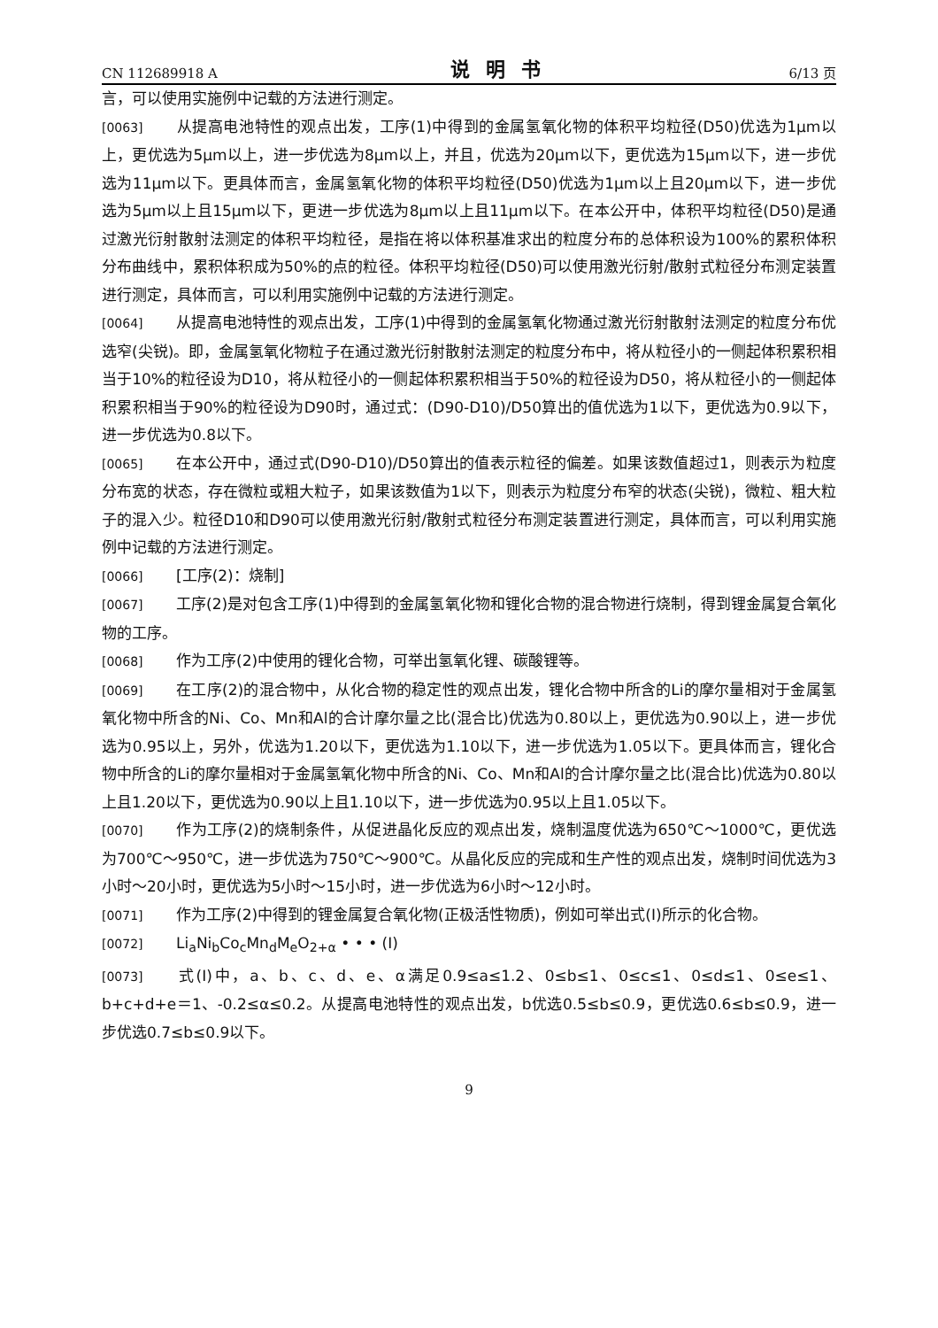CN 112689918 A 说明书 6/13 页
言，可以使用实施例中记载的方法进行测定。
[0063] 从提高电池特性的观点出发，工序(1)中得到的金属氢氧化物的体积平均粒径(D50)优选为1μm以上，更优选为5μm以上，进一步优选为8μm以上，并且，优选为20μm以下，更优选为15μm以下，进一步优选为11μm以下。更具体而言，金属氢氧化物的体积平均粒径(D50)优选为1μm以上且20μm以下，进一步优选为5μm以上且15μm以下，更进一步优选为8μm以上且11μm以下。在本公开中，体积平均粒径(D50)是通过激光衍射散射法测定的体积平均粒径，是指在将以体积基准求出的粒度分布的总体积设为100%的累积体积分布曲线中，累积体积成为50%的点的粒径。体积平均粒径(D50)可以使用激光衍射/散射式粒径分布测定装置进行测定，具体而言，可以利用实施例中记载的方法进行测定。
[0064] 从提高电池特性的观点出发，工序(1)中得到的金属氢氧化物通过激光衍射散射法测定的粒度分布优选窄(尖锐)。即，金属氢氧化物粒子在通过激光衍射散射法测定的粒度分布中，将从粒径小的一侧起体积累积相当于10%的粒径设为D10，将从粒径小的一侧起体积累积相当于50%的粒径设为D50，将从粒径小的一侧起体积累积相当于90%的粒径设为D90时，通过式：(D90-D10)/D50算出的值优选为1以下，更优选为0.9以下，进一步优选为0.8以下。
[0065] 在本公开中，通过式(D90-D10)/D50算出的值表示粒径的偏差。如果该数值超过1，则表示为粒度分布宽的状态，存在微粒或粗大粒子，如果该数值为1以下，则表示为粒度分布窄的状态(尖锐)，微粒、粗大粒子的混入少。粒径D10和D90可以使用激光衍射/散射式粒径分布测定装置进行测定，具体而言，可以利用实施例中记载的方法进行测定。
[0066] [工序(2)：烧制]
[0067] 工序(2)是对包含工序(1)中得到的金属氢氧化物和锂化合物的混合物进行烧制，得到锂金属复合氧化物的工序。
[0068] 作为工序(2)中使用的锂化合物，可举出氢氧化锂、碳酸锂等。
[0069] 在工序(2)的混合物中，从化合物的稳定性的观点出发，锂化合物中所含的Li的摩尔量相对于金属氢氧化物中所含的Ni、Co、Mn和Al的合计摩尔量之比(混合比)优选为0.80以上，更优选为0.90以上，进一步优选为0.95以上，另外，优选为1.20以下，更优选为1.10以下，进一步优选为1.05以下。更具体而言，锂化合物中所含的Li的摩尔量相对于金属氢氧化物中所含的Ni、Co、Mn和Al的合计摩尔量之比(混合比)优选为0.80以上且1.20以下，更优选为0.90以上且1.10以下，进一步优选为0.95以上且1.05以下。
[0070] 作为工序(2)的烧制条件，从促进晶化反应的观点出发，烧制温度优选为650℃～1000℃，更优选为700℃～950℃，进一步优选为750℃～900℃。从晶化反应的完成和生产性的观点出发，烧制时间优选为3小时～20小时，更优选为5小时～15小时，进一步优选为6小时～12小时。
[0071] 作为工序(2)中得到的锂金属复合氧化物(正极活性物质)，例如可举出式(I)所示的化合物。
[0072] Li<sub>a</sub>Ni<sub>b</sub>Co<sub>c</sub>Mn<sub>d</sub>M<sub>e</sub>O<sub>2+α</sub> • • • (I)
[0073] 式(I)中，a、b、c、d、e、α满足0.9≤a≤1.2、0≤b≤1、0≤c≤1、0≤d≤1、0≤e≤1、b+c+d+e＝1、-0.2≤α≤0.2。从提高电池特性的观点出发，b优选0.5≤b≤0.9，更优选0.6≤b≤0.9，进一步优选0.7≤b≤0.9以下。
9